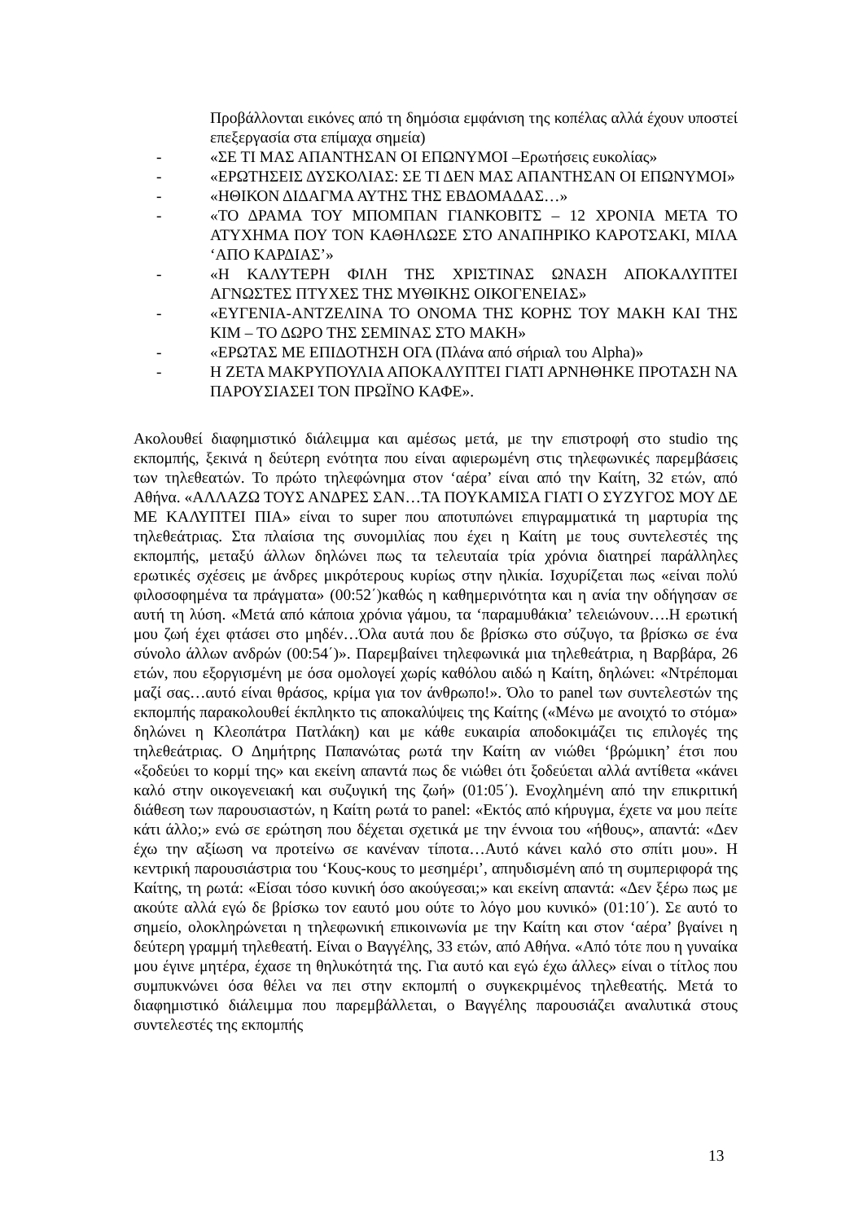Προβάλλονται εικόνες από τη δημόσια εμφάνιση της κοπέλας αλλά έχουν υποστεί επεξεργασία στα επίμαχα σημεία)
- «ΣΕ ΤΙ ΜΑΣ ΑΠΑΝΤΗΣΑΝ ΟΙ ΕΠΩΝΥΜΟΙ –Ερωτήσεις ευκολίας»
- «ΕΡΩΤΗΣΕΙΣ ΔΥΣΚΟΛΙΑΣ: ΣΕ ΤΙ ΔΕΝ ΜΑΣ ΑΠΑΝΤΗΣΑΝ ΟΙ ΕΠΩΝΥΜΟΙ»
- «ΗΘΙΚΟΝ ΔΙΔΑΓΜΑ ΑΥΤΗΣ ΤΗΣ ΕΒΔΟΜΑΔΑΣ…»
- «ΤΟ ΔΡΑΜΑ ΤΟΥ ΜΠΟΜΠΑΝ ΓΙΑΝΚΟΒΙΤΣ – 12 ΧΡΟΝΙΑ ΜΕΤΑ ΤΟ ΑΤΥΧΗΜΑ ΠΟΥ ΤΟΝ ΚΑΘΗΛΩΣΕ ΣΤΟ ΑΝΑΠΗΡΙΚΟ ΚΑΡΟΤΣΑΚΙ, ΜΙΛΑ ‘ΑΠΟ ΚΑΡΔΙΑΣ’»
- «Η ΚΑΛΥΤΕΡΗ ΦΙΛΗ ΤΗΣ ΧΡΙΣΤΙΝΑΣ ΩΝΑΣΗ ΑΠΟΚΑΛΥΠΤΕΙ ΑΓΝΩΣΤΕΣ ΠΤΥΧΕΣ ΤΗΣ ΜΥΘΙΚΗΣ ΟΙΚΟΓΕΝΕΙΑΣ»
- «ΕΥΓΕΝΙΑ-ΑΝΤΖΕΛΙΝΑ ΤΟ ΟΝΟΜΑ ΤΗΣ ΚΟΡΗΣ ΤΟΥ ΜΑΚΗ ΚΑΙ ΤΗΣ ΚΙΜ – ΤΟ ΔΩΡΟ ΤΗΣ ΣΕΜΙΝΑΣ ΣΤΟ ΜΑΚΗ»
- «ΕΡΩΤΑΣ ΜΕ ΕΠΙΔΟΤΗΣΗ ΟΓΑ (Πλάνα από σήριαλ του Alpha)»
- Η ΖΕΤΑ ΜΑΚΡΥΠΟΥΛΙΑ ΑΠΟΚΑΛΥΠΤΕΙ ΓΙΑΤΙ ΑΡΝΗΘΗΚΕ ΠΡΟΤΑΣΗ ΝΑ ΠΑΡΟΥΣΙΑΣΕΙ ΤΟΝ ΠΡΩΪΝΟ ΚΑΦΕ».
Ακολουθεί διαφημιστικό διάλειμμα και αμέσως μετά, με την επιστροφή στο studio της εκπομπής, ξεκινά η δεύτερη ενότητα που είναι αφιερωμένη στις τηλεφωνικές παρεμβάσεις των τηλεθεατών. Το πρώτο τηλεφώνημα στον ‘αέρα’ είναι από την Καίτη, 32 ετών, από Αθήνα. «ΑΛΛΑΖΩ ΤΟΥΣ ΑΝΔΡΕΣ ΣΑΝ…ΤΑ ΠΟΥΚΑΜΙΣΑ ΓΙΑΤΙ Ο ΣΥΖΥΓΟΣ ΜΟΥ ΔΕ ΜΕ ΚΑΛΥΠΤΕΙ ΠΙΑ» είναι το super που αποτυπώνει επιγραμματικά τη μαρτυρία της τηλεθεάτριας. Στα πλαίσια της συνομιλίας που έχει η Καίτη με τους συντελεστές της εκπομπής, μεταξύ άλλων δηλώνει πως τα τελευταία τρία χρόνια διατηρεί παράλληλες ερωτικές σχέσεις με άνδρες μικρότερους κυρίως στην ηλικία. Ισχυρίζεται πως «είναι πολύ φιλοσοφημένα τα πράγματα» (00:52΄)καθώς η καθημερινότητα και η ανία την οδήγησαν σε αυτή τη λύση. «Μετά από κάποια χρόνια γάμου, τα ‘παραμυθάκια’ τελειώνουν….Η ερωτική μου ζωή έχει φτάσει στο μηδέν…Όλα αυτά που δε βρίσκω στο σύζυγο, τα βρίσκω σε ένα σύνολο άλλων ανδρών (00:54΄)». Παρεμβαίνει τηλεφωνικά μια τηλεθεάτρια, η Βαρβάρα, 26 ετών, που εξοργισμένη με όσα ομολογεί χωρίς καθόλου αιδώ η Καίτη, δηλώνει: «Ντρέπομαι μαζί σας…αυτό είναι θράσος, κρίμα για τον άνθρωπο!». Όλο το panel των συντελεστών της εκπομπής παρακολουθεί έκπληκτο τις αποκαλύψεις της Καίτης («Μένω με ανοιχτό το στόμα» δηλώνει η Κλεοπάτρα Πατλάκη) και με κάθε ευκαιρία αποδοκιμάζει τις επιλογές της τηλεθεάτριας. Ο Δημήτρης Παπανώτας ρωτά την Καίτη αν νιώθει ‘βρώμικη’ έτσι που «ξοδεύει το κορμί της» και εκείνη απαντά πως δε νιώθει ότι ξοδεύεται αλλά αντίθετα «κάνει καλό στην οικογενειακή και συζυγική της ζωή» (01:05΄). Ενοχλημένη από την επικριτική διάθεση των παρουσιαστών, η Καίτη ρωτά το panel: «Εκτός από κήρυγμα, έχετε να μου πείτε κάτι άλλο;» ενώ σε ερώτηση που δέχεται σχετικά με την έννοια του «ήθους», απαντά: «Δεν έχω την αξίωση να προτείνω σε κανέναν τίποτα…Αυτό κάνει καλό στο σπίτι μου». Η κεντρική παρουσιάστρια του ‘Κους-κους το μεσημέρι’, απηυδισμένη από τη συμπεριφορά της Καίτης, τη ρωτά: «Είσαι τόσο κυνική όσο ακούγεσαι;» και εκείνη απαντά: «Δεν ξέρω πως με ακούτε αλλά εγώ δε βρίσκω τον εαυτό μου ούτε το λόγο μου κυνικό» (01:10΄). Σε αυτό το σημείο, ολοκληρώνεται η τηλεφωνική επικοινωνία με την Καίτη και στον ‘αέρα’ βγαίνει η δεύτερη γραμμή τηλεθεατή. Είναι ο Βαγγέλης, 33 ετών, από Αθήνα. «Από τότε που η γυναίκα μου έγινε μητέρα, έχασε τη θηλυκότητά της. Για αυτό και εγώ έχω άλλες» είναι ο τίτλος που συμπυκνώνει όσα θέλει να πει στην εκπομπή ο συγκεκριμένος τηλεθεατής. Μετά το διαφημιστικό διάλειμμα που παρεμβάλλεται, ο Βαγγέλης παρουσιάζει αναλυτικά στους συντελεστές της εκπομπής
13